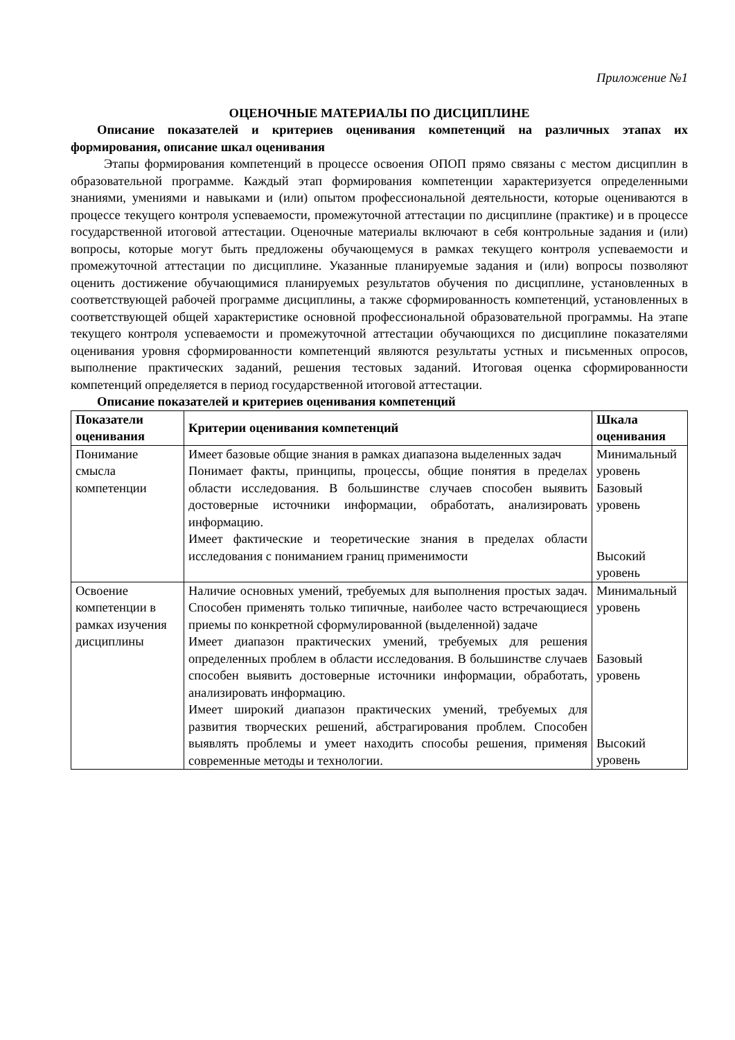Приложение №1
ОЦЕНОЧНЫЕ МАТЕРИАЛЫ ПО ДИСЦИПЛИНЕ
Описание показателей и критериев оценивания компетенций на различных этапах их формирования, описание шкал оценивания
Этапы формирования компетенций в процессе освоения ОПОП прямо связаны с местом дисциплин в образовательной программе. Каждый этап формирования компетенции характеризуется определенными знаниями, умениями и навыками и (или) опытом профессиональной деятельности, которые оцениваются в процессе текущего контроля успеваемости, промежуточной аттестации по дисциплине (практике) и в процессе государственной итоговой аттестации. Оценочные материалы включают в себя контрольные задания и (или) вопросы, которые могут быть предложены обучающемуся в рамках текущего контроля успеваемости и промежуточной аттестации по дисциплине. Указанные планируемые задания и (или) вопросы позволяют оценить достижение обучающимися планируемых результатов обучения по дисциплине, установленных в соответствующей рабочей программе дисциплины, а также сформированность компетенций, установленных в соответствующей общей характеристике основной профессиональной образовательной программы. На этапе текущего контроля успеваемости и промежуточной аттестации обучающихся по дисциплине показателями оценивания уровня сформированности компетенций являются результаты устных и письменных опросов, выполнение практических заданий, решения тестовых заданий. Итоговая оценка сформированности компетенций определяется в период государственной итоговой аттестации.
Описание показателей и критериев оценивания компетенций
| Показатели оценивания | Критерии оценивания компетенций | Шкала оценивания |
| --- | --- | --- |
| Понимание смысла компетенции | Имеет базовые общие знания в рамках диапазона выделенных задач Понимает факты, принципы, процессы, общие понятия в пределах области исследования. В большинстве случаев способен выявить достоверные источники информации, обработать, анализировать информацию. Имеет фактические и теоретические знания в пределах области исследования с пониманием границ применимости | Минимальный уровень Базовый уровень Высокий уровень |
| Освоение компетенции в рамках изучения дисциплины | Наличие основных умений, требуемых для выполнения простых задач. Способен применять только типичные, наиболее часто встречающиеся приемы по конкретной сформулированной (выделенной) задаче Имеет диапазон практических умений, требуемых для решения определенных проблем в области исследования. В большинстве случаев способен выявить достоверные источники информации, обработать, анализировать информацию. Имеет широкий диапазон практических умений, требуемых для развития творческих решений, абстрагирования проблем. Способен выявлять проблемы и умеет находить способы решения, применяя современные методы и технологии. | Минимальный уровень Базовый уровень Высокий уровень |